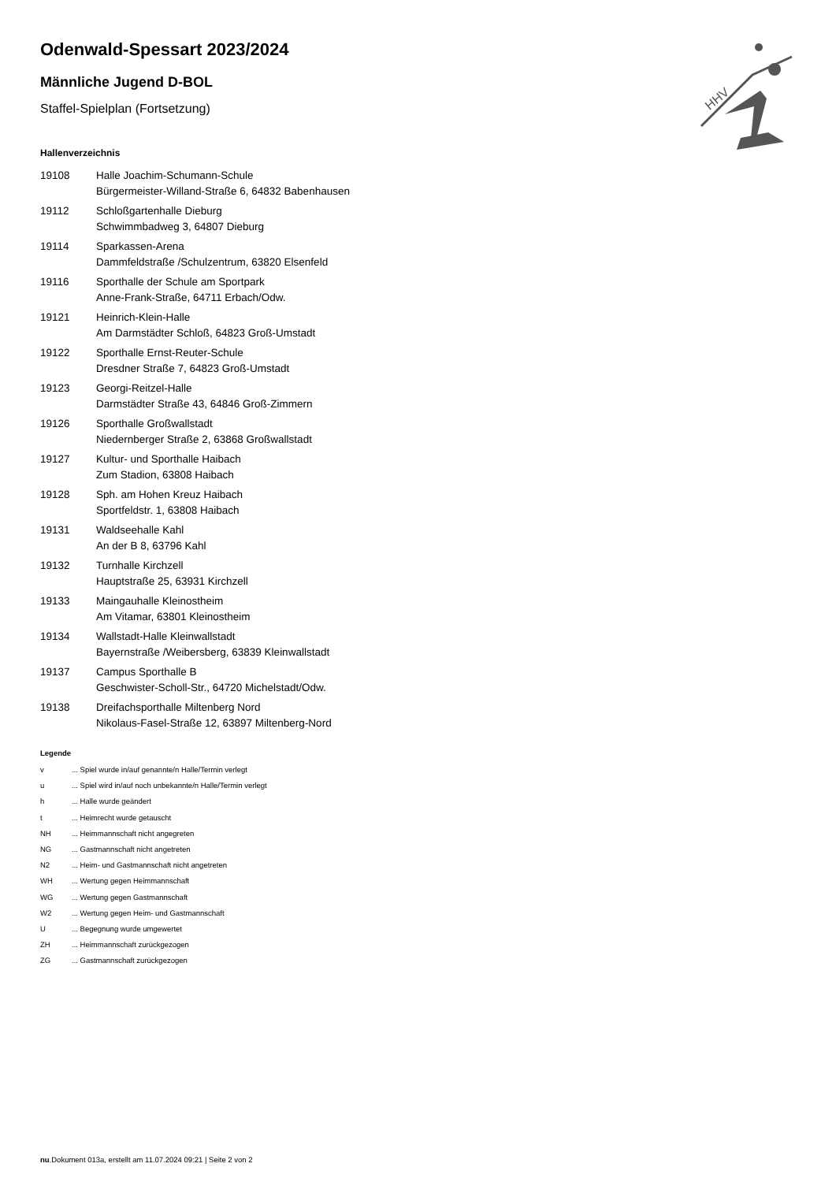HHV
Odenwald-Spessart 2023/2024
Männliche Jugend D-BOL
Staffel-Spielplan (Fortsetzung)
Hallenverzeichnis
19108 Halle Joachim-Schumann-Schule
Bürgermeister-Willand-Straße 6, 64832 Babenhausen
19112 Schloßgartenhalle Dieburg
Schwimmbadweg 3, 64807 Dieburg
19114 Sparkassen-Arena
Dammfeldstraße /Schulzentrum, 63820 Elsenfeld
19116 Sporthalle der Schule am Sportpark
Anne-Frank-Straße, 64711 Erbach/Odw.
19121 Heinrich-Klein-Halle
Am Darmstädter Schloß, 64823 Groß-Umstadt
19122 Sporthalle Ernst-Reuter-Schule
Dresdner Straße 7, 64823 Groß-Umstadt
19123 Georgi-Reitzel-Halle
Darmstädter Straße 43, 64846 Groß-Zimmern
19126 Sporthalle Großwallstadt
Niedernberger Straße 2, 63868 Großwallstadt
19127 Kultur- und Sporthalle Haibach
Zum Stadion, 63808 Haibach
19128 Sph. am Hohen Kreuz Haibach
Sportfeldstr. 1, 63808 Haibach
19131 Waldseehalle Kahl
An der B 8, 63796 Kahl
19132 Turnhalle Kirchzell
Hauptstraße 25, 63931 Kirchzell
19133 Maingauhalle Kleinostheim
Am Vitamar, 63801 Kleinostheim
19134 Wallstadt-Halle Kleinwallstadt
Bayernstraße /Weibersberg, 63839 Kleinwallstadt
19137 Campus Sporthalle B
Geschwister-Scholl-Str., 64720 Michelstadt/Odw.
19138 Dreifachsporthalle Miltenberg Nord
Nikolaus-Fasel-Straße 12, 63897 Miltenberg-Nord
Legende
v ... Spiel wurde in/auf genannte/n Halle/Termin verlegt
u ... Spiel wird in/auf noch unbekannte/n Halle/Termin verlegt
h ... Halle wurde geändert
t ... Heimrecht wurde getauscht
NH ... Heimmannschaft nicht angegreten
NG ... Gastmannschaft nicht angetreten
N2 ... Heim- und Gastmannschaft nicht angetreten
WH ... Wertung gegen Heimmannschaft
WG ... Wertung gegen Gastmannschaft
W2 ... Wertung gegen Heim- und Gastmannschaft
U ... Begegnung wurde umgewertet
ZH ... Heimmannschaft zurückgezogen
ZG ... Gastmannschaft zurückgezogen
nu.Dokument 013a, erstellt am 11.07.2024 09:21 | Seite 2 von 2